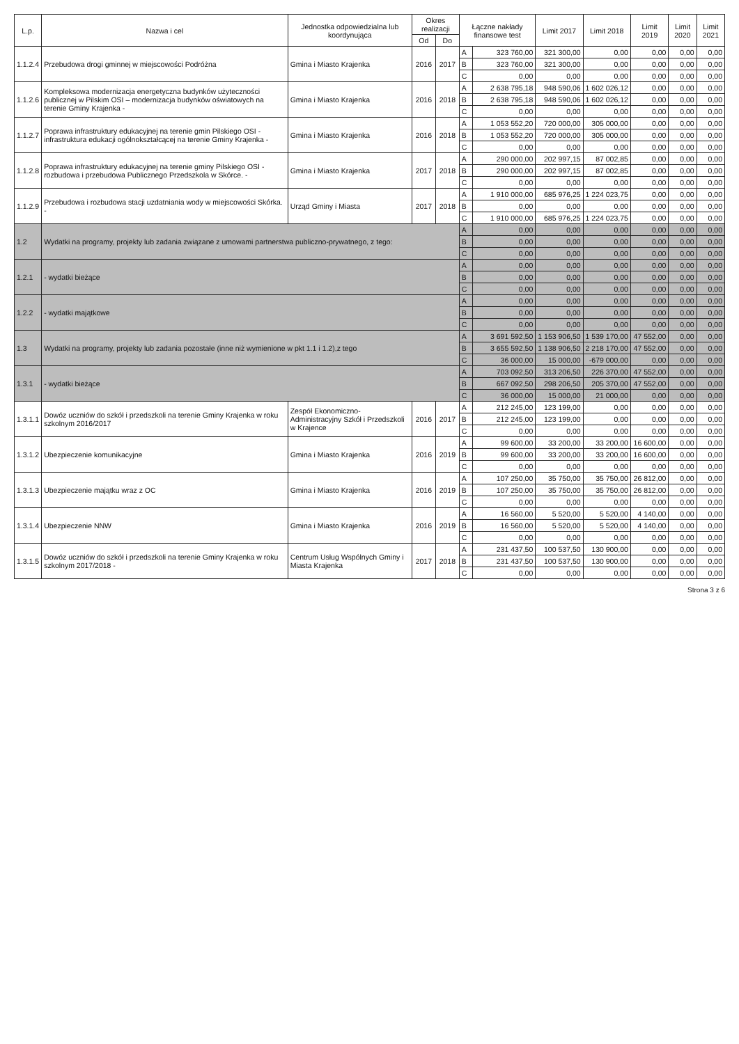| L.p. | Nazwa i cel | Jednostka odpowiedzialna lub koordynująca | Okres realizacji | | Łączne nakłady finansowe test | | Limit 2017 | Limit 2018 | Limit 2019 | Limit 2020 | Limit 2021 |
| --- | --- | --- | --- | --- | --- | --- | --- | --- | --- | --- | --- |
| | | | Od | Do | | | | | | | |
| 1.1.2.4 | Przebudowa drogi gminnej w miejscowości Podróżna | Gmina i Miasto Krajenka | 2016 | 2017 | A | 323 760,00 | 321 300,00 | 0,00 | 0,00 | 0,00 | 0,00 |
| | | | | | B | 323 760,00 | 321 300,00 | 0,00 | 0,00 | 0,00 | 0,00 |
| | | | | | C | 0,00 | 0,00 | 0,00 | 0,00 | 0,00 | 0,00 |
| 1.1.2.6 | Kompleksowa modernizacja energetyczna budynków użyteczności publicznej w Pilskim OSI – modernizacja budynków oświatowych na terenie Gminy Krajenka - | Gmina i Miasto Krajenka | 2016 | 2018 | A | 2 638 795,18 | 948 590,06 | 1 602 026,12 | 0,00 | 0,00 | 0,00 |
| | | | | | B | 2 638 795,18 | 948 590,06 | 1 602 026,12 | 0,00 | 0,00 | 0,00 |
| | | | | | C | 0,00 | 0,00 | 0,00 | 0,00 | 0,00 | 0,00 |
| 1.1.2.7 | Poprawa infrastruktury edukacyjnej na terenie gmin Pilskiego OSI - infrastruktura edukacji ogólnokształcącej na terenie Gminy Krajenka - | Gmina i Miasto Krajenka | 2016 | 2018 | A | 1 053 552,20 | 720 000,00 | 305 000,00 | 0,00 | 0,00 | 0,00 |
| | | | | | B | 1 053 552,20 | 720 000,00 | 305 000,00 | 0,00 | 0,00 | 0,00 |
| | | | | | C | 0,00 | 0,00 | 0,00 | 0,00 | 0,00 | 0,00 |
| 1.1.2.8 | Poprawa infrastruktury edukacyjnej na terenie gminy Pilskiego OSI - rozbudowa i przebudowa Publicznego Przedszkola w Skórce. - | Gmina i Miasto Krajenka | 2017 | 2018 | A | 290 000,00 | 202 997,15 | 87 002,85 | 0,00 | 0,00 | 0,00 |
| | | | | | B | 290 000,00 | 202 997,15 | 87 002,85 | 0,00 | 0,00 | 0,00 |
| | | | | | C | 0,00 | 0,00 | 0,00 | 0,00 | 0,00 | 0,00 |
| 1.1.2.9 | Przebudowa i rozbudowa stacji uzdatniania wody w miejscowości Skórka. - | Urząd Gminy i Miasta | 2017 | 2018 | A | 1 910 000,00 | 685 976,25 | 1 224 023,75 | 0,00 | 0,00 | 0,00 |
| | | | | | B | 0,00 | 0,00 | 0,00 | 0,00 | 0,00 | 0,00 |
| | | | | | C | 1 910 000,00 | 685 976,25 | 1 224 023,75 | 0,00 | 0,00 | 0,00 |
| 1.2 | Wydatki na programy, projekty lub zadania związane z umowami partnerstwa publiczno-prywatnego, z tego: | | | | A | 0,00 | 0,00 | 0,00 | 0,00 | 0,00 | 0,00 |
| | | | | | B | 0,00 | 0,00 | 0,00 | 0,00 | 0,00 | 0,00 |
| | | | | | C | 0,00 | 0,00 | 0,00 | 0,00 | 0,00 | 0,00 |
| 1.2.1 | - wydatki bieżące | | | | A | 0,00 | 0,00 | 0,00 | 0,00 | 0,00 | 0,00 |
| | | | | | B | 0,00 | 0,00 | 0,00 | 0,00 | 0,00 | 0,00 |
| | | | | | C | 0,00 | 0,00 | 0,00 | 0,00 | 0,00 | 0,00 |
| 1.2.2 | - wydatki majątkowe | | | | A | 0,00 | 0,00 | 0,00 | 0,00 | 0,00 | 0,00 |
| | | | | | B | 0,00 | 0,00 | 0,00 | 0,00 | 0,00 | 0,00 |
| | | | | | C | 0,00 | 0,00 | 0,00 | 0,00 | 0,00 | 0,00 |
| 1.3 | Wydatki na programy, projekty lub zadania pozostałe (inne niż wymienione w pkt 1.1 i 1.2),z tego | | | | A | 3 691 592,50 | 1 153 906,50 | 1 539 170,00 | 47 552,00 | 0,00 | 0,00 |
| | | | | | B | 3 655 592,50 | 1 138 906,50 | 2 218 170,00 | 47 552,00 | 0,00 | 0,00 |
| | | | | | C | 36 000,00 | 15 000,00 | -679 000,00 | 0,00 | 0,00 | 0,00 |
| 1.3.1 | - wydatki bieżące | | | | A | 703 092,50 | 313 206,50 | 226 370,00 | 47 552,00 | 0,00 | 0,00 |
| | | | | | B | 667 092,50 | 298 206,50 | 205 370,00 | 47 552,00 | 0,00 | 0,00 |
| | | | | | C | 36 000,00 | 15 000,00 | 21 000,00 | 0,00 | 0,00 | 0,00 |
| 1.3.1.1 | Dowóz uczniów do szkół i przedszkoli na terenie Gminy Krajenka w roku szkolnym 2016/2017 | Zespół Ekonomiczno-Administracyjny Szkół i Przedszkoli w Krajence | 2016 | 2017 | A | 212 245,00 | 123 199,00 | 0,00 | 0,00 | 0,00 | 0,00 |
| | | | | | B | 212 245,00 | 123 199,00 | 0,00 | 0,00 | 0,00 | 0,00 |
| | | | | | C | 0,00 | 0,00 | 0,00 | 0,00 | 0,00 | 0,00 |
| 1.3.1.2 | Ubezpieczenie komunikacyjne | Gmina i Miasto Krajenka | 2016 | 2019 | A | 99 600,00 | 33 200,00 | 33 200,00 | 16 600,00 | 0,00 | 0,00 |
| | | | | | B | 99 600,00 | 33 200,00 | 33 200,00 | 16 600,00 | 0,00 | 0,00 |
| | | | | | C | 0,00 | 0,00 | 0,00 | 0,00 | 0,00 | 0,00 |
| 1.3.1.3 | Ubezpieczenie majątku wraz z OC | Gmina i Miasto Krajenka | 2016 | 2019 | A | 107 250,00 | 35 750,00 | 35 750,00 | 26 812,00 | 0,00 | 0,00 |
| | | | | | B | 107 250,00 | 35 750,00 | 35 750,00 | 26 812,00 | 0,00 | 0,00 |
| | | | | | C | 0,00 | 0,00 | 0,00 | 0,00 | 0,00 | 0,00 |
| 1.3.1.4 | Ubezpieczenie NNW | Gmina i Miasto Krajenka | 2016 | 2019 | A | 16 560,00 | 5 520,00 | 5 520,00 | 4 140,00 | 0,00 | 0,00 |
| | | | | | B | 16 560,00 | 5 520,00 | 5 520,00 | 4 140,00 | 0,00 | 0,00 |
| | | | | | C | 0,00 | 0,00 | 0,00 | 0,00 | 0,00 | 0,00 |
| 1.3.1.5 | Dowóz uczniów do szkół i przedszkoli na terenie Gminy Krajenka w roku szkolnym 2017/2018 - | Centrum Usług Wspólnych Gminy i Miasta Krajenka | 2017 | 2018 | A | 231 437,50 | 100 537,50 | 130 900,00 | 0,00 | 0,00 | 0,00 |
| | | | | | B | 231 437,50 | 100 537,50 | 130 900,00 | 0,00 | 0,00 | 0,00 |
| | | | | | C | 0,00 | 0,00 | 0,00 | 0,00 | 0,00 | 0,00 |
Strona 3 z 6